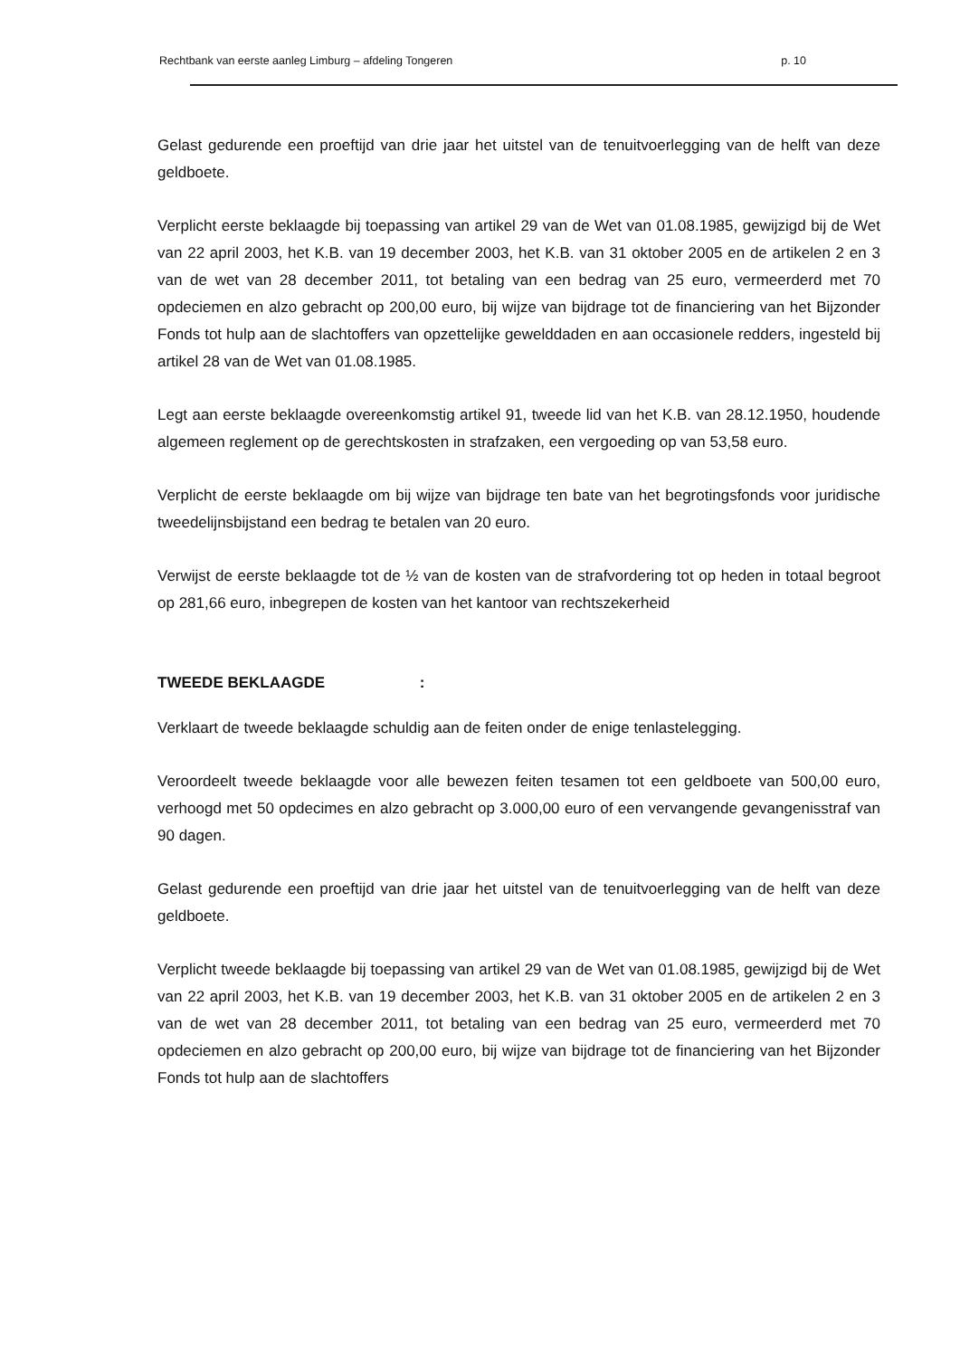Rechtbank van eerste aanleg Limburg – afdeling Tongeren p. 10
Gelast gedurende een proeftijd van drie jaar het uitstel van de tenuitvoerlegging van de helft van deze geldboete.
Verplicht eerste beklaagde bij toepassing van artikel 29 van de Wet van 01.08.1985, gewijzigd bij de Wet van 22 april 2003, het K.B. van 19 december 2003, het K.B. van 31 oktober 2005 en de artikelen 2 en 3 van de wet van 28 december 2011, tot betaling van een bedrag van 25 euro, vermeerderd met 70 opdeciemen en alzo gebracht op 200,00 euro, bij wijze van bijdrage tot de financiering van het Bijzonder Fonds tot hulp aan de slachtoffers van opzettelijke gewelddaden en aan occasionele redders, ingesteld bij artikel 28 van de Wet van 01.08.1985.
Legt aan eerste beklaagde overeenkomstig artikel 91, tweede lid van het K.B. van 28.12.1950, houdende algemeen reglement op de gerechtskosten in strafzaken, een vergoeding op van 53,58 euro.
Verplicht de eerste beklaagde om bij wijze van bijdrage ten bate van het begrotingsfonds voor juridische tweedelijnsbijstand een bedrag te betalen van 20 euro.
Verwijst de eerste beklaagde tot de ½ van de kosten van de strafvordering tot op heden in totaal begroot op 281,66 euro, inbegrepen de kosten van het kantoor van rechtszekerheid
TWEEDE BEKLAAGDE :
Verklaart de tweede beklaagde schuldig aan de feiten onder de enige tenlastelegging.
Veroordeelt tweede beklaagde voor alle bewezen feiten tesamen tot een geldboete van 500,00 euro, verhoogd met 50 opdecimes en alzo gebracht op 3.000,00 euro of een vervangende gevangenisstraf van 90 dagen.
Gelast gedurende een proeftijd van drie jaar het uitstel van de tenuitvoerlegging van de helft van deze geldboete.
Verplicht tweede beklaagde bij toepassing van artikel 29 van de Wet van 01.08.1985, gewijzigd bij de Wet van 22 april 2003, het K.B. van 19 december 2003, het K.B. van 31 oktober 2005 en de artikelen 2 en 3 van de wet van 28 december 2011, tot betaling van een bedrag van 25 euro, vermeerderd met 70 opdeciemen en alzo gebracht op 200,00 euro, bij wijze van bijdrage tot de financiering van het Bijzonder Fonds tot hulp aan de slachtoffers